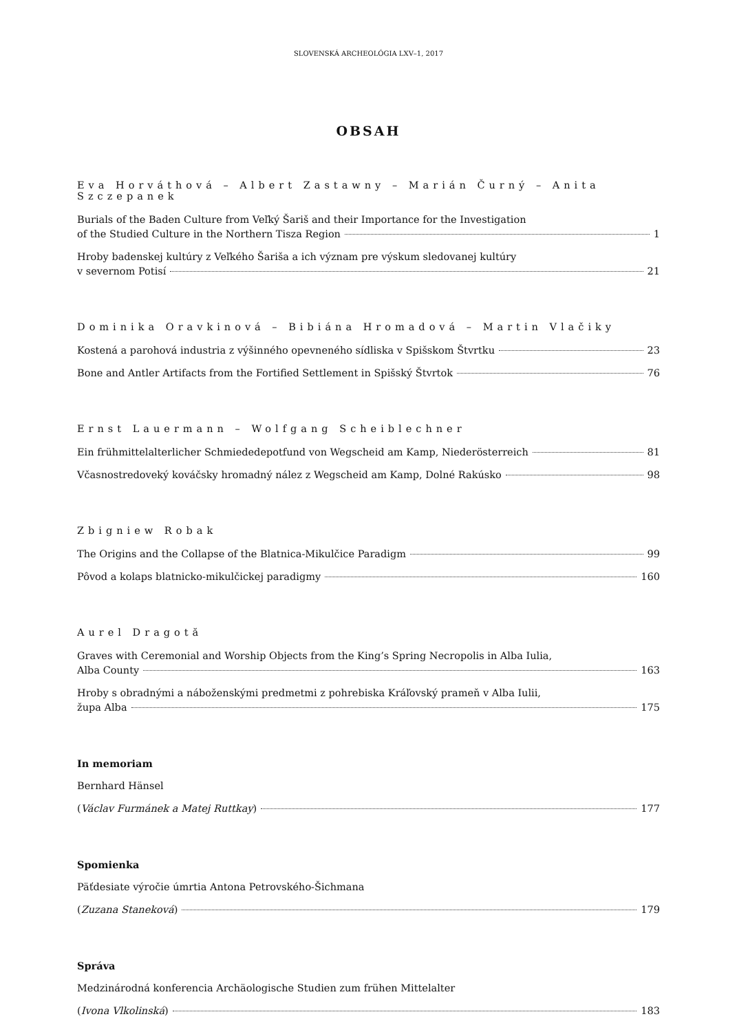SLOVENSKÁ ARCHEOLÓGIA LXV–1, 2017
OBSAH
Eva Horváthová – Albert Zastawny – Marián Čurný – Anita Szczepanek
Burials of the Baden Culture from Veľký Šariš and their Importance for the Investigation
of the Studied Culture in the Northern Tisza Region 1
Hroby badenskej kultúry z Veľkého Šariša a ich význam pre výskum sledovanej kultúry
v severnom Potisí 21
Dominika Oravkinová – Bibiána Hromadová – Martin Vlačiky
Kostená a parohová industria z výšinného opevneného sídliska v Spišskom Štvrtku 23
Bone and Antler Artifacts from the Fortified Settlement in Spišský Štvrtok 76
Ernst Lauermann – Wolfgang Scheiblechner
Ein frühmittelalterlicher Schmiededepotfund von Wegscheid am Kamp, Niederösterreich 81
Včasnostredoveký kováčsky hromadný nález z Wegscheid am Kamp, Dolné Rakúsko 98
Zbigniew Robak
The Origins and the Collapse of the Blatnica-Mikulčice Paradigm 99
Pôvod a kolaps blatnicko-mikulčickej paradigmy 160
Aurel Dragotă
Graves with Ceremonial and Worship Objects from the King’s Spring Necropolis in Alba Iulia,
Alba County 163
Hroby s obradnými a náboženskými predmetmi z pohrebiska Kráľovský prameň v Alba Iulii,
župa Alba 175
In memoriam
Bernhard Hänsel
(Václav Furmánek a Matej Ruttkay) 177
Spomienka
Päťdesiate výročie úmrtia Antona Petrovského-Šichmana
(Zuzana Staneková) 179
Správa
Medzinárodná konferencia Archäologische Studien zum frühen Mittelalter
(Ivona Vlkolinská) 183